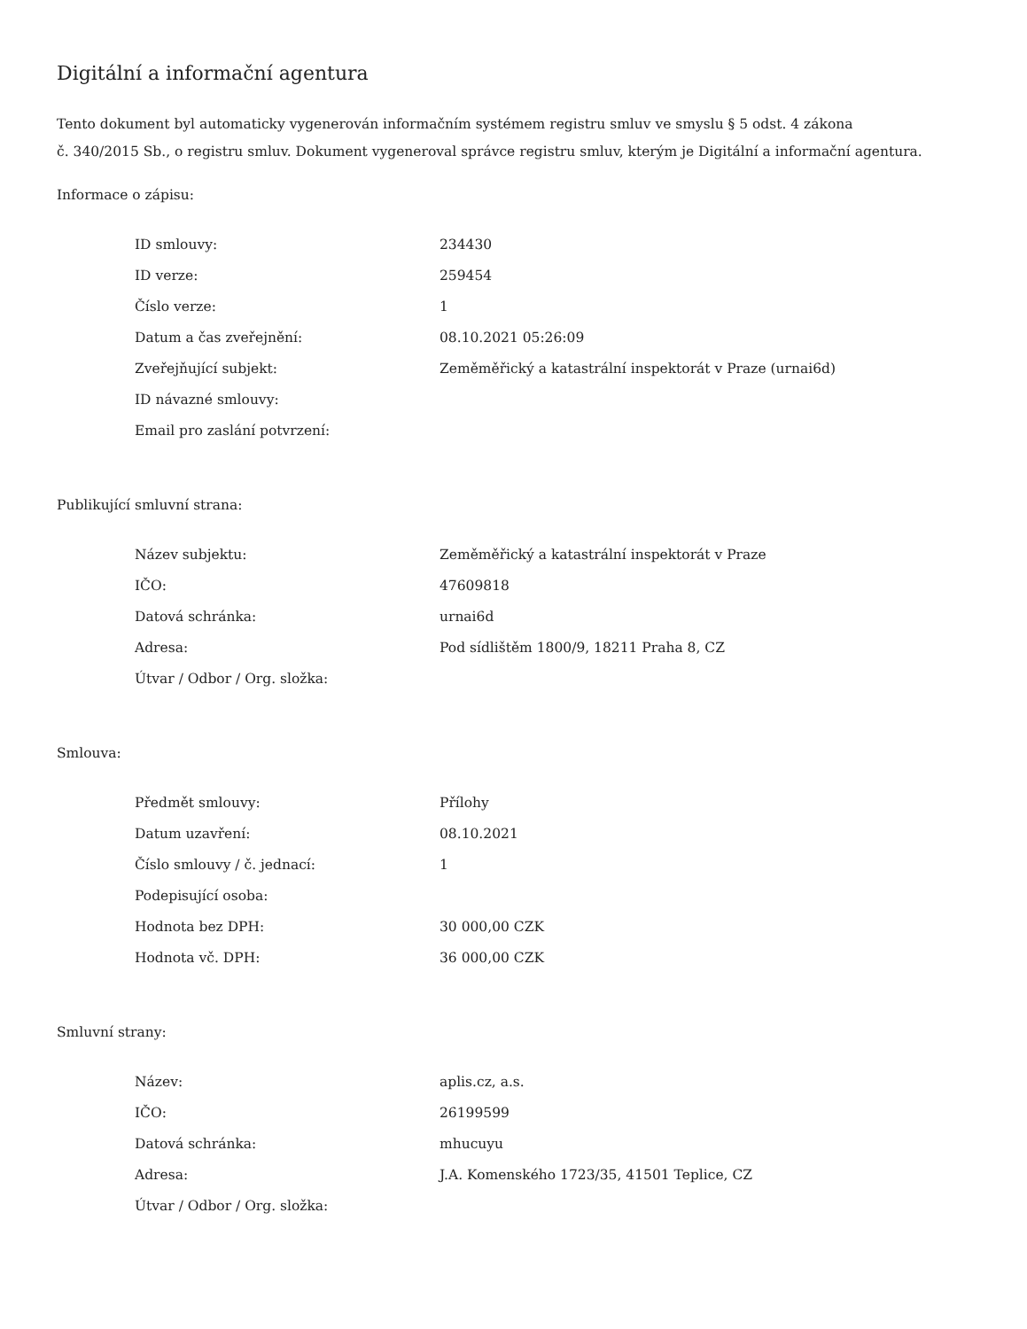Digitální a informační agentura
Tento dokument byl automaticky vygenerován informačním systémem registru smluv ve smyslu § 5 odst. 4 zákona
č. 340/2015 Sb., o registru smluv. Dokument vygeneroval správce registru smluv, kterým je Digitální a informační agentura.
Informace o zápisu:
| ID smlouvy: | 234430 |
| ID verze: | 259454 |
| Číslo verze: | 1 |
| Datum a čas zveřejnění: | 08.10.2021 05:26:09 |
| Zveřejňující subjekt: | Zeměměřický a katastrální inspektorát v Praze (urnai6d) |
| ID návazné smlouvy: | |
| Email pro zaslání potvrzení: | |
Publikující smluvní strana:
| Název subjektu: | Zeměměřický a katastrální inspektorát v Praze |
| IČO: | 47609818 |
| Datová schránka: | urnai6d |
| Adresa: | Pod sídlištěm 1800/9, 18211 Praha 8, CZ |
| Útvar / Odbor / Org. složka: | |
Smlouva:
| Předmět smlouvy: | Přílohy |
| Datum uzavření: | 08.10.2021 |
| Číslo smlouvy / č. jednací: | 1 |
| Podepisující osoba: | |
| Hodnota bez DPH: | 30 000,00 CZK |
| Hodnota vč. DPH: | 36 000,00 CZK |
Smluvní strany:
| Název: | aplis.cz, a.s. |
| IČO: | 26199599 |
| Datová schránka: | mhucuyu |
| Adresa: | J.A. Komenského 1723/35, 41501 Teplice, CZ |
| Útvar / Odbor / Org. složka: | |